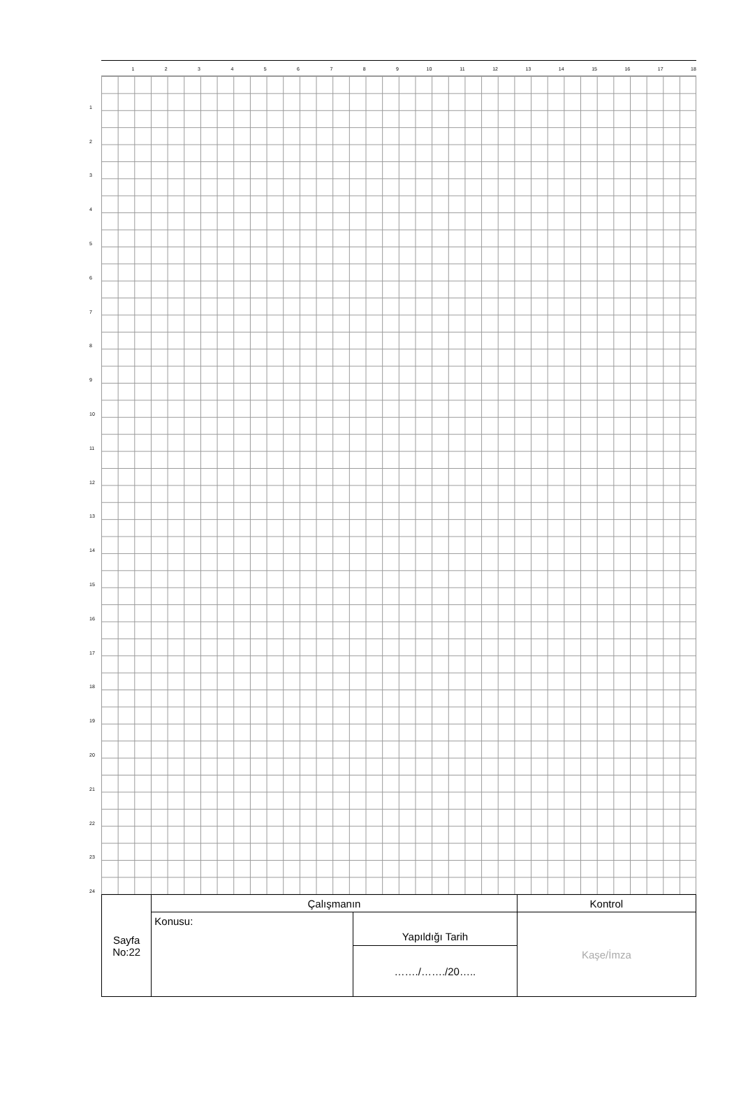123456789 10 11 12 13 14 15 16 17 18
123456789
10
11
12
13
14
15
16
17
18
19
20
21
22
23
24
| Sayfa No:22 | Çalışmanın | | Kontrol |
| | Konusu: | Yapıldığı Tarih | Kaşe/İmza |
| | | ……./……./20….. | |